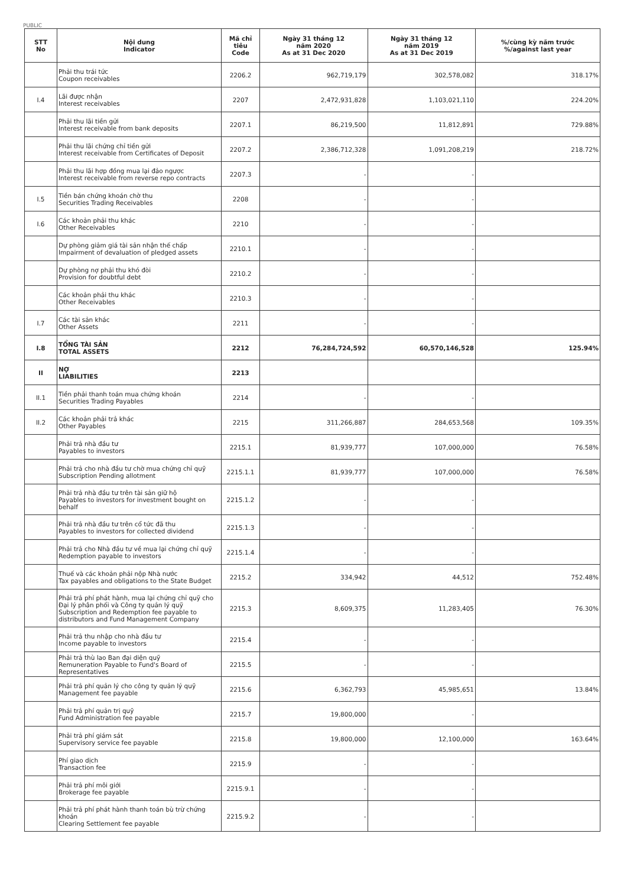PUBLIC
| STT No | Nội dung Indicator | Mã chỉ tiêu Code | Ngày 31 tháng 12 năm 2020 As at 31 Dec 2020 | Ngày 31 tháng 12 năm 2019 As at 31 Dec 2019 | %/cùng kỳ năm trước %/against last year |
| --- | --- | --- | --- | --- | --- |
| | Phải thu trái tức Coupon receivables | 2206.2 | 962,719,179 | 302,578,082 | 318.17% |
| I.4 | Lãi được nhận Interest receivables | 2207 | 2,472,931,828 | 1,103,021,110 | 224.20% |
| | Phải thu lãi tiền gửi Interest receivable from bank deposits | 2207.1 | 86,219,500 | 11,812,891 | 729.88% |
| | Phải thu lãi chứng chỉ tiền gửi Interest receivable from Certificates of Deposit | 2207.2 | 2,386,712,328 | 1,091,208,219 | 218.72% |
| | Phải thu lãi hợp đồng mua lại đảo ngược Interest receivable from reverse repo contracts | 2207.3 | - | - | |
| I.5 | Tiền bán chứng khoán chờ thu Securities Trading Receivables | 2208 | - | - | |
| I.6 | Các khoản phải thu khác Other Receivables | 2210 | - | - | |
| | Dự phòng giảm giá tài sản nhận thế chấp Impairment of devaluation of pledged assets | 2210.1 | - | - | |
| | Dự phòng nợ phải thu khó đòi Provision for doubtful debt | 2210.2 | - | - | |
| | Các khoản phải thu khác Other Receivables | 2210.3 | - | - | |
| I.7 | Các tài sản khác Other Assets | 2211 | - | - | |
| I.8 | TỔNG TÀI SẢN TOTAL ASSETS | 2212 | 76,284,724,592 | 60,570,146,528 | 125.94% |
| II | NỢ LIABILITIES | 2213 | | | |
| II.1 | Tiền phải thanh toán mua chứng khoán Securities Trading Payables | 2214 | - | - | |
| II.2 | Các khoản phải trả khác Other Payables | 2215 | 311,266,887 | 284,653,568 | 109.35% |
| | Phải trả nhà đầu tư Payables to investors | 2215.1 | 81,939,777 | 107,000,000 | 76.58% |
| | Phải trả cho nhà đầu tư chờ mua chứng chỉ quỹ Subscription Pending allotment | 2215.1.1 | 81,939,777 | 107,000,000 | 76.58% |
| | Phải trả nhà đầu tư trên tài sản giữ hộ Payables to investors for investment bought on behalf | 2215.1.2 | - | - | |
| | Phải trả nhà đầu tư trên cổ tức đã thu Payables to investors for collected dividend | 2215.1.3 | - | - | |
| | Phải trả cho Nhà đầu tư về mua lại chứng chỉ quỹ Redemption payable to investors | 2215.1.4 | - | - | |
| | Thuế và các khoản phải nộp Nhà nước Tax payables and obligations to the State Budget | 2215.2 | 334,942 | 44,512 | 752.48% |
| | Phải trả phí phát hành, mua lại chứng chỉ quỹ cho Đại lý phân phối và Công ty quản lý quỹ Subscription and Redemption fee payable to distributors and Fund Management Company | 2215.3 | 8,609,375 | 11,283,405 | 76.30% |
| | Phải trả thu nhập cho nhà đầu tư Income payable to investors | 2215.4 | - | - | |
| | Phải trả thù lao Ban đại diện quỹ Remuneration Payable to Fund's Board of Representatives | 2215.5 | - | - | |
| | Phải trả phí quản lý cho công ty quản lý quỹ Management fee payable | 2215.6 | 6,362,793 | 45,985,651 | 13.84% |
| | Phải trả phí quản trị quỹ Fund Administration fee payable | 2215.7 | 19,800,000 | - | |
| | Phải trả phí giám sát Supervisory service fee payable | 2215.8 | 19,800,000 | 12,100,000 | 163.64% |
| | Phí giao dịch Transaction fee | 2215.9 | - | - | |
| | Phải trả phí môi giới Brokerage fee payable | 2215.9.1 | - | - | |
| | Phải trả phí phát hành thanh toán bù trừ chứng khoán Clearing Settlement fee payable | 2215.9.2 | - | - | |